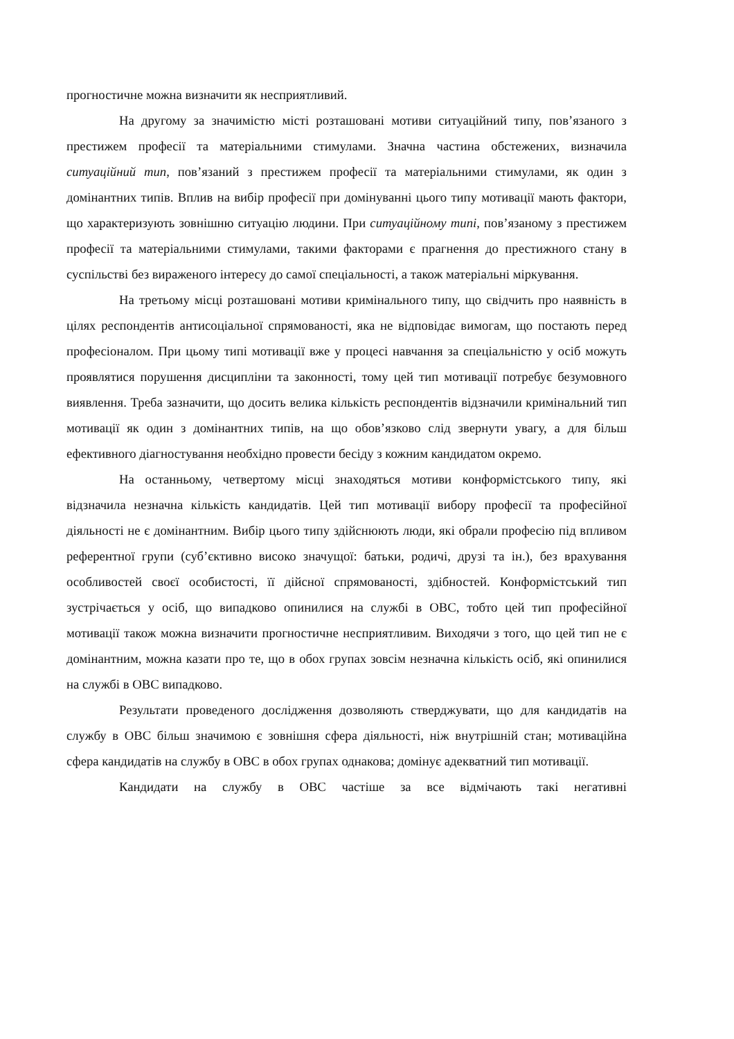прогностичне можна визначити як несприятливий.
На другому за значимістю місті розташовані мотиви ситуаційний типу, пов’язаного з престижем професії та матеріальними стимулами. Значна частина обстежених, визначила ситуаційний тип, пов’язаний з престижем професії та матеріальними стимулами, як один з домінантних типів. Вплив на вибір професії при домінуванні цього типу мотивації мають фактори, що характеризують зовнішню ситуацію людини. При ситуаційному типі, пов’язаному з престижем професії та матеріальними стимулами, такими факторами є прагнення до престижного стану в суспільстві без вираженого інтересу до самої спеціальності, а також матеріальні міркування.
На третьому місці розташовані мотиви кримінального типу, що свідчить про наявність в цілях респондентів антисоціальної спрямованості, яка не відповідає вимогам, що постають перед професіоналом. При цьому типі мотивації вже у процесі навчання за спеціальністю у осіб можуть проявлятися порушення дисципліни та законності, тому цей тип мотивації потребує безумовного виявлення. Треба зазначити, що досить велика кількість респондентів відзначили кримінальний тип мотивації як один з домінантних типів, на що обов’язково слід звернути увагу, а для більш ефективного діагностування необхідно провести бесіду з кожним кандидатом окремо.
На останньому, четвертому місці знаходяться мотиви конформістського типу, які відзначила незначна кількість кандидатів. Цей тип мотивації вибору професії та професійної діяльності не є домінантним. Вибір цього типу здійснюють люди, які обрали професію під впливом референтної групи (суб’єктивно високо значущої: батьки, родичі, друзі та ін.), без врахування особливостей своєї особистості, її дійсної спрямованості, здібностей. Конформістський тип зустрічається у осіб, що випадково опинилися на службі в ОВС, тобто цей тип професійної мотивації також можна визначити прогностичне несприятливим. Виходячи з того, що цей тип не є домінантним, можна казати про те, що в обох групах зовсім незначна кількість осіб, які опинилися на службі в ОВС випадково.
Результати проведеного дослідження дозволяють стверджувати, що для кандидатів на службу в ОВС більш значимою є зовнішня сфера діяльності, ніж внутрішній стан; мотиваційна сфера кандидатів на службу в ОВС в обох групах однакова; домінує адекватний тип мотивації.
Кандидати на службу в ОВС частіше за все відмічають такі негативні